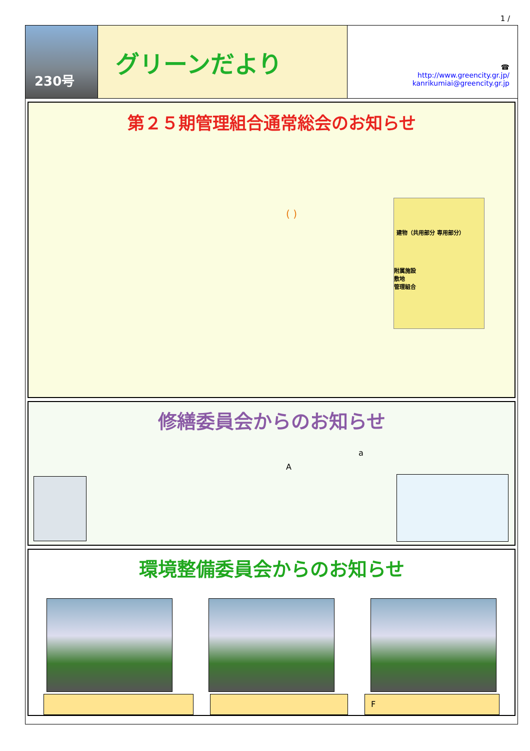1 /
230号
グリーンだより
☎
http://www.greencity.gr.jp/
kanrikumiai@greencity.gr.jp
第２５期管理組合通常総会のお知らせ
( )
建物（共用部分 専用部分）
附属施設
敷地
管理組合
修繕委員会からのお知らせ
a
A
環境整備委員会からのお知らせ
F